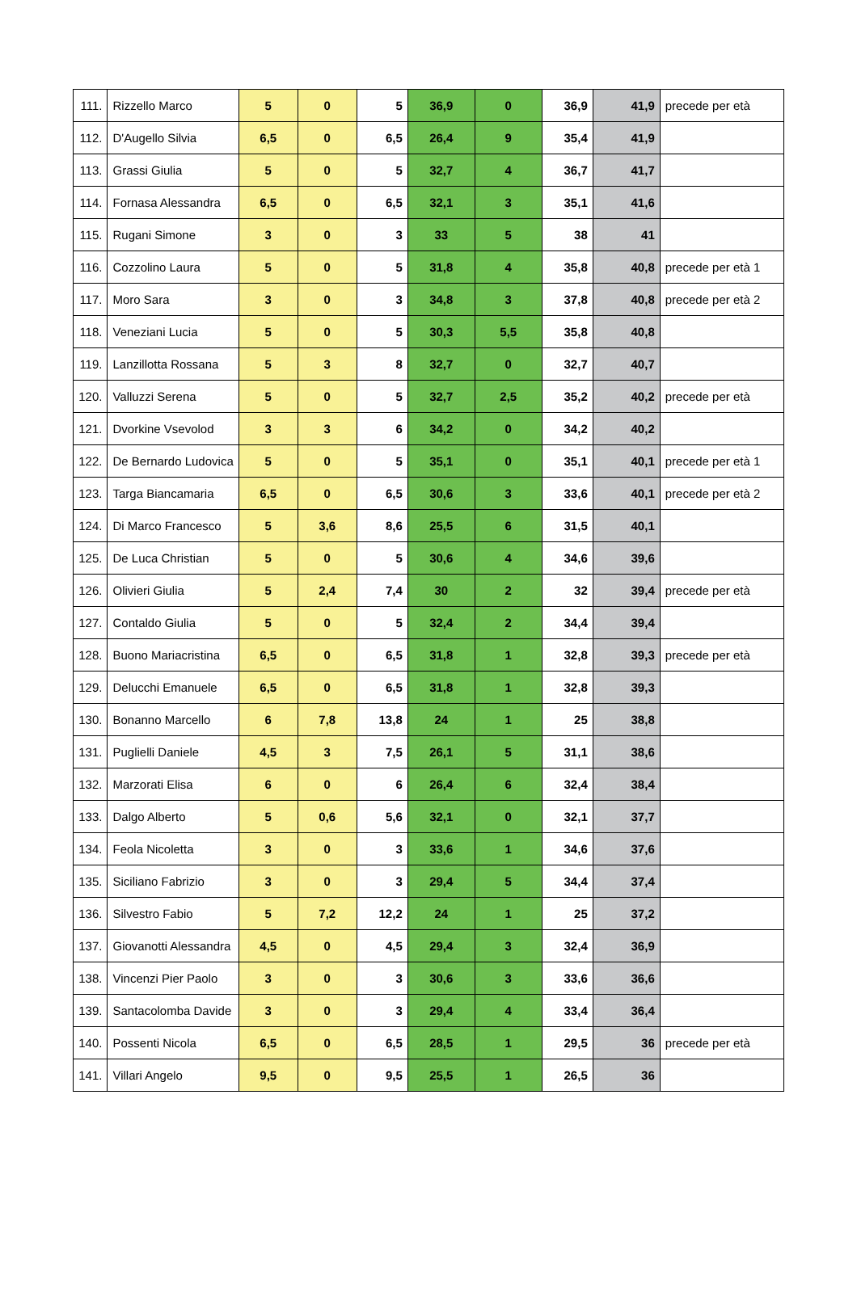| 111. | Rizzello Marco | 5 | 0 | 5 | 36,9 | 0 | 36,9 | 41,9 | precede per età |
| 112. | D'Augello Silvia | 6,5 | 0 | 6,5 | 26,4 | 9 | 35,4 | 41,9 | |
| 113. | Grassi Giulia | 5 | 0 | 5 | 32,7 | 4 | 36,7 | 41,7 | |
| 114. | Fornasa Alessandra | 6,5 | 0 | 6,5 | 32,1 | 3 | 35,1 | 41,6 | |
| 115. | Rugani Simone | 3 | 0 | 3 | 33 | 5 | 38 | 41 | |
| 116. | Cozzolino Laura | 5 | 0 | 5 | 31,8 | 4 | 35,8 | 40,8 | precede per età 1 |
| 117. | Moro Sara | 3 | 0 | 3 | 34,8 | 3 | 37,8 | 40,8 | precede per età 2 |
| 118. | Veneziani Lucia | 5 | 0 | 5 | 30,3 | 5,5 | 35,8 | 40,8 | |
| 119. | Lanzillotta Rossana | 5 | 3 | 8 | 32,7 | 0 | 32,7 | 40,7 | |
| 120. | Valluzzi Serena | 5 | 0 | 5 | 32,7 | 2,5 | 35,2 | 40,2 | precede per età |
| 121. | Dvorkine Vsevolod | 3 | 3 | 6 | 34,2 | 0 | 34,2 | 40,2 | |
| 122. | De Bernardo Ludovica | 5 | 0 | 5 | 35,1 | 0 | 35,1 | 40,1 | precede per età 1 |
| 123. | Targa Biancamaria | 6,5 | 0 | 6,5 | 30,6 | 3 | 33,6 | 40,1 | precede per età 2 |
| 124. | Di Marco Francesco | 5 | 3,6 | 8,6 | 25,5 | 6 | 31,5 | 40,1 | |
| 125. | De Luca Christian | 5 | 0 | 5 | 30,6 | 4 | 34,6 | 39,6 | |
| 126. | Olivieri Giulia | 5 | 2,4 | 7,4 | 30 | 2 | 32 | 39,4 | precede per età |
| 127. | Contaldo Giulia | 5 | 0 | 5 | 32,4 | 2 | 34,4 | 39,4 | |
| 128. | Buono Mariacristina | 6,5 | 0 | 6,5 | 31,8 | 1 | 32,8 | 39,3 | precede per età |
| 129. | Delucchi Emanuele | 6,5 | 0 | 6,5 | 31,8 | 1 | 32,8 | 39,3 | |
| 130. | Bonanno Marcello | 6 | 7,8 | 13,8 | 24 | 1 | 25 | 38,8 | |
| 131. | Puglielli Daniele | 4,5 | 3 | 7,5 | 26,1 | 5 | 31,1 | 38,6 | |
| 132. | Marzorati Elisa | 6 | 0 | 6 | 26,4 | 6 | 32,4 | 38,4 | |
| 133. | Dalgo Alberto | 5 | 0,6 | 5,6 | 32,1 | 0 | 32,1 | 37,7 | |
| 134. | Feola Nicoletta | 3 | 0 | 3 | 33,6 | 1 | 34,6 | 37,6 | |
| 135. | Siciliano Fabrizio | 3 | 0 | 3 | 29,4 | 5 | 34,4 | 37,4 | |
| 136. | Silvestro Fabio | 5 | 7,2 | 12,2 | 24 | 1 | 25 | 37,2 | |
| 137. | Giovanotti Alessandra | 4,5 | 0 | 4,5 | 29,4 | 3 | 32,4 | 36,9 | |
| 138. | Vincenzi Pier Paolo | 3 | 0 | 3 | 30,6 | 3 | 33,6 | 36,6 | |
| 139. | Santacolomba Davide | 3 | 0 | 3 | 29,4 | 4 | 33,4 | 36,4 | |
| 140. | Possenti Nicola | 6,5 | 0 | 6,5 | 28,5 | 1 | 29,5 | 36 | precede per età |
| 141. | Villari Angelo | 9,5 | 0 | 9,5 | 25,5 | 1 | 26,5 | 36 | |